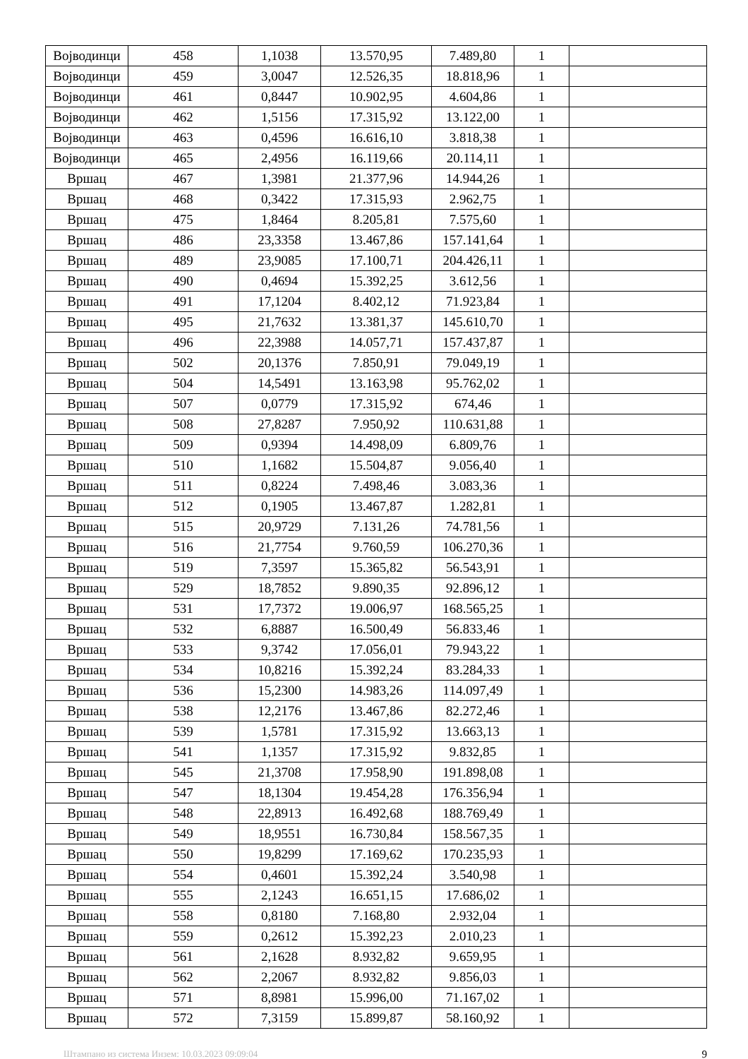| Војводинци | 458 | 1,1038 | 13.570,95 | 7.489,80 | 1 | |
| Војводинци | 459 | 3,0047 | 12.526,35 | 18.818,96 | 1 | |
| Војводинци | 461 | 0,8447 | 10.902,95 | 4.604,86 | 1 | |
| Војводинци | 462 | 1,5156 | 17.315,92 | 13.122,00 | 1 | |
| Војводинци | 463 | 0,4596 | 16.616,10 | 3.818,38 | 1 | |
| Војводинци | 465 | 2,4956 | 16.119,66 | 20.114,11 | 1 | |
| Вршац | 467 | 1,3981 | 21.377,96 | 14.944,26 | 1 | |
| Вршац | 468 | 0,3422 | 17.315,93 | 2.962,75 | 1 | |
| Вршац | 475 | 1,8464 | 8.205,81 | 7.575,60 | 1 | |
| Вршац | 486 | 23,3358 | 13.467,86 | 157.141,64 | 1 | |
| Вршац | 489 | 23,9085 | 17.100,71 | 204.426,11 | 1 | |
| Вршац | 490 | 0,4694 | 15.392,25 | 3.612,56 | 1 | |
| Вршац | 491 | 17,1204 | 8.402,12 | 71.923,84 | 1 | |
| Вршац | 495 | 21,7632 | 13.381,37 | 145.610,70 | 1 | |
| Вршац | 496 | 22,3988 | 14.057,71 | 157.437,87 | 1 | |
| Вршац | 502 | 20,1376 | 7.850,91 | 79.049,19 | 1 | |
| Вршац | 504 | 14,5491 | 13.163,98 | 95.762,02 | 1 | |
| Вршац | 507 | 0,0779 | 17.315,92 | 674,46 | 1 | |
| Вршац | 508 | 27,8287 | 7.950,92 | 110.631,88 | 1 | |
| Вршац | 509 | 0,9394 | 14.498,09 | 6.809,76 | 1 | |
| Вршац | 510 | 1,1682 | 15.504,87 | 9.056,40 | 1 | |
| Вршац | 511 | 0,8224 | 7.498,46 | 3.083,36 | 1 | |
| Вршац | 512 | 0,1905 | 13.467,87 | 1.282,81 | 1 | |
| Вршац | 515 | 20,9729 | 7.131,26 | 74.781,56 | 1 | |
| Вршац | 516 | 21,7754 | 9.760,59 | 106.270,36 | 1 | |
| Вршац | 519 | 7,3597 | 15.365,82 | 56.543,91 | 1 | |
| Вршац | 529 | 18,7852 | 9.890,35 | 92.896,12 | 1 | |
| Вршац | 531 | 17,7372 | 19.006,97 | 168.565,25 | 1 | |
| Вршац | 532 | 6,8887 | 16.500,49 | 56.833,46 | 1 | |
| Вршац | 533 | 9,3742 | 17.056,01 | 79.943,22 | 1 | |
| Вршац | 534 | 10,8216 | 15.392,24 | 83.284,33 | 1 | |
| Вршац | 536 | 15,2300 | 14.983,26 | 114.097,49 | 1 | |
| Вршац | 538 | 12,2176 | 13.467,86 | 82.272,46 | 1 | |
| Вршац | 539 | 1,5781 | 17.315,92 | 13.663,13 | 1 | |
| Вршац | 541 | 1,1357 | 17.315,92 | 9.832,85 | 1 | |
| Вршац | 545 | 21,3708 | 17.958,90 | 191.898,08 | 1 | |
| Вршац | 547 | 18,1304 | 19.454,28 | 176.356,94 | 1 | |
| Вршац | 548 | 22,8913 | 16.492,68 | 188.769,49 | 1 | |
| Вршац | 549 | 18,9551 | 16.730,84 | 158.567,35 | 1 | |
| Вршац | 550 | 19,8299 | 17.169,62 | 170.235,93 | 1 | |
| Вршац | 554 | 0,4601 | 15.392,24 | 3.540,98 | 1 | |
| Вршац | 555 | 2,1243 | 16.651,15 | 17.686,02 | 1 | |
| Вршац | 558 | 0,8180 | 7.168,80 | 2.932,04 | 1 | |
| Вршац | 559 | 0,2612 | 15.392,23 | 2.010,23 | 1 | |
| Вршац | 561 | 2,1628 | 8.932,82 | 9.659,95 | 1 | |
| Вршац | 562 | 2,2067 | 8.932,82 | 9.856,03 | 1 | |
| Вршац | 571 | 8,8981 | 15.996,00 | 71.167,02 | 1 | |
| Вршац | 572 | 7,3159 | 15.899,87 | 58.160,92 | 1 | |
Штампано из система Инзем: 10.03.2023 09:09:04 9